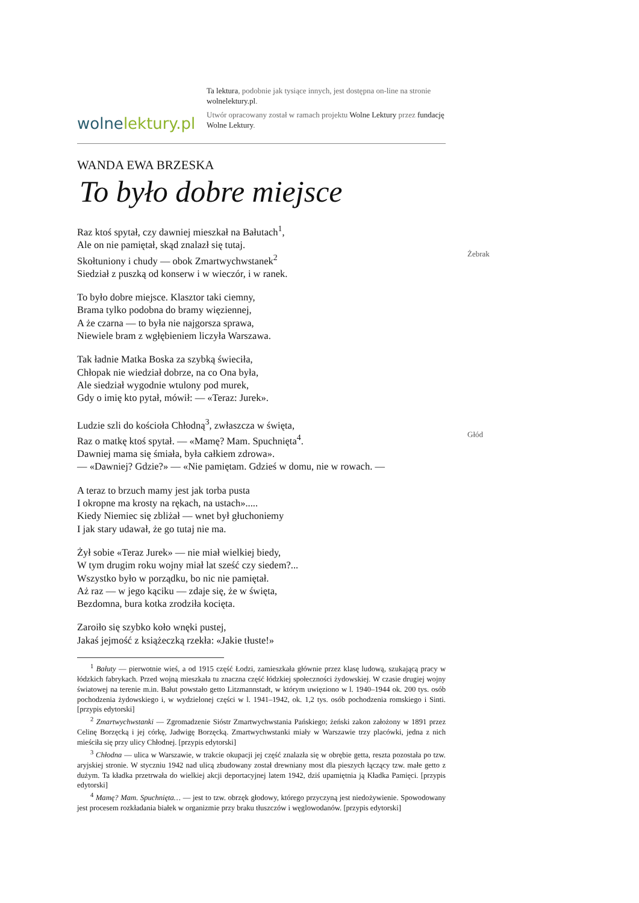wolnelektury.pl
Ta lektura, podobnie jak tysiące innych, jest dostępna on-line na stronie wolnelektury.pl.
Utwór opracowany został w ramach projektu Wolne Lektury przez fundację Wolne Lektury.
WANDA EWA BRZESKA
To było dobre miejsce
Raz ktoś spytał, czy dawniej mieszkał na Bałutach<sup>1</sup>,
Ale on nie pamiętał, skąd znalazł się tutaj.
Skołtuniony i chudy — obok Zmartwychwstanek<sup>2</sup>
Żebrak
Siedział z puszką od konserw i w wieczór, i w ranek.
To było dobre miejsce. Klasztor taki ciemny,
Brama tylko podobna do bramy więziennej,
A że czarna — to była nie najgorsza sprawa,
Niewiele bram z wgłębieniem liczyła Warszawa.
Tak ładnie Matka Boska za szybką świeciła,
Chłopak nie wiedział dobrze, na co Ona była,
Ale siedział wygodnie wtulony pod murek,
Gdy o imię kto pytał, mówił: — «Teraz: Jurek».
Ludzie szli do kościoła Chłodną<sup>3</sup>, zwłaszcza w święta,
Raz o matkę ktoś spytał. — «Mamę? Mam. Spuchnięta<sup>4</sup>.
Głód
Dawniej mama się śmiała, była całkiem zdrowa».
— «Dawniej? Gdzie?» — «Nie pamiętam. Gdzieś w domu, nie w rowach. —
A teraz to brzuch mamy jest jak torba pusta
I okropne ma krosty na rękach, na ustach».....
Kiedy Niemiec się zbliżał — wnet był głuchoniemy
I jak stary udawał, że go tutaj nie ma.
Żył sobie «Teraz Jurek» — nie miał wielkiej biedy,
W tym drugim roku wojny miał lat sześć czy siedem?...
Wszystko było w porządku, bo nic nie pamiętał.
Aż raz — w jego kąciku — zdaje się, że w święta,
Bezdomna, bura kotka zrodziła kocięta.
Zaroiło się szybko koło wnęki pustej,
Jakaś jejmość z książeczką rzekła: «Jakie tłuste!»
<sup>1</sup> Bałuty — pierwotnie wieś, a od 1915 część Łodzi, zamieszkała głównie przez klasę ludową, szukającą pracy w łódzkich fabrykach. Przed wojną mieszkała tu znaczna część łódzkiej społeczności żydowskiej. W czasie drugiej wojny światowej na terenie m.in. Bałut powstało getto Litzmannstadt, w którym uwięziono w l. 1940–1944 ok. 200 tys. osób pochodzenia żydowskiego i, w wydzielonej części w l. 1941–1942, ok. 1,2 tys. osób pochodzenia romskiego i Sinti. [przypis edytorski]
<sup>2</sup> Zmartwychwstanki — Zgromadzenie Sióstr Zmartwychwstania Pańskiego; żeński zakon założony w 1891 przez Celinę Borzęcką i jej córkę, Jadwigę Borzęcką. Zmartwychwstanki miały w Warszawie trzy placówki, jedna z nich mieściła się przy ulicy Chłodnej. [przypis edytorski]
<sup>3</sup> Chłodna — ulica w Warszawie, w trakcie okupacji jej część znalazła się w obrębie getta, reszta pozostała po tzw. aryjskiej stronie. W styczniu 1942 nad ulicą zbudowany został drewniany most dla pieszych łączący tzw. małe getto z dużym. Ta kładka przetrwała do wielkiej akcji deportacyjnej latem 1942, dziś upamiętnia ją Kładka Pamięci. [przypis edytorski]
<sup>4</sup> Mamę? Mam. Spuchnięta… — jest to tzw. obrzęk głodowy, którego przyczyną jest niedożywienie. Spowodowany jest procesem rozkładania białek w organizmie przy braku tłuszczów i węglowodanów. [przypis edytorski]